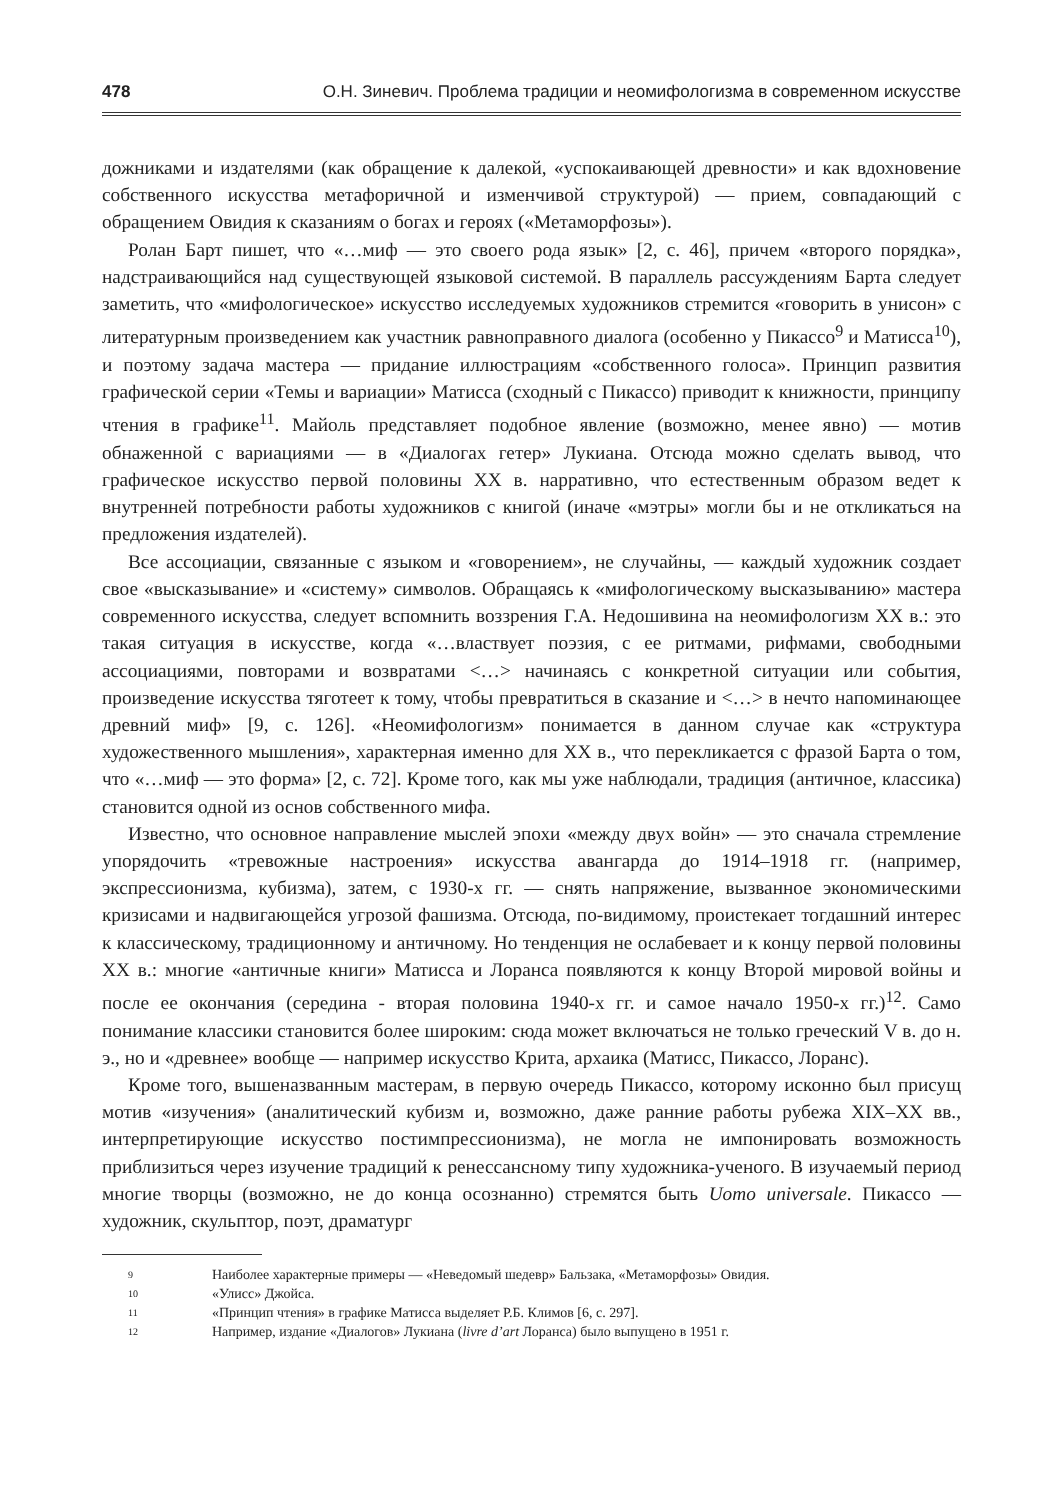478 О.Н. Зиневич. Проблема традиции и неомифологизма в современном искусстве
дожниками и издателями (как обращение к далекой, «успокаивающей древности» и как вдохновение собственного искусства метафоричной и изменчивой структурой) — прием, совпадающий с обращением Овидия к сказаниям о богах и героях («Метаморфозы»).
Ролан Барт пишет, что «…миф — это своего рода язык» [2, с. 46], причем «второго порядка», надстраивающийся над существующей языковой системой. В параллель рассуждениям Барта следует заметить, что «мифологическое» искусство исследуемых художников стремится «говорить в унисон» с литературным произведением как участник равноправного диалога (особенно у Пикассо<sup>9</sup> и Матисса<sup>10</sup>), и поэтому задача мастера — придание иллюстрациям «собственного голоса». Принцип развития графической серии «Темы и вариации» Матисса (сходный с Пикассо) приводит к книжности, принципу чтения в графике<sup>11</sup>. Майоль представляет подобное явление (возможно, менее явно) — мотив обнаженной с вариациями — в «Диалогах гетер» Лукиана. Отсюда можно сделать вывод, что графическое искусство первой половины XX в. нарративно, что естественным образом ведет к внутренней потребности работы художников с книгой (иначе «мэтры» могли бы и не откликаться на предложения издателей).
Все ассоциации, связанные с языком и «говорением», не случайны, — каждый художник создает свое «высказывание» и «систему» символов. Обращаясь к «мифологическому высказыванию» мастера современного искусства, следует вспомнить воззрения Г.А. Недошивина на неомифологизм XX в.: это такая ситуация в искусстве, когда «…властвует поэзия, с ее ритмами, рифмами, свободными ассоциациями, повторами и возвратами <…> начиная­сь с конкретной ситуации или события, произведение искусства тяготеет к тому, чтобы превратиться в сказание и <…> в нечто напоминающее древний миф» [9, с. 126]. «Неомифологизм» понимается в данном случае как «структура художественного мышления», характерная именно для XX в., что перекликается с фразой Барта о том, что «…миф — это форма» [2, с. 72]. Кроме того, как мы уже наблюдали, традиция (античное, классика) становится одной из основ собственного мифа.
Известно, что основное направление мыслей эпохи «между двух войн» — это сначала стремление упорядочить «тревожные настроения» искусства авангарда до 1914–1918 гг. (например, экспрессионизма, кубизма), затем, с 1930-х гг. — снять напряжение, вызванное экономическими кризисами и надвигающейся угрозой фашизма. Отсюда, по-видимому, проистекает тогдашний интерес к классическому, традиционному и античному. Но тенденция не ослабевает и к концу первой половины XX в.: многие «античные книги» Матисса и Лоранса появляются к концу Второй мировой войны и после ее окончания (середина - вторая половина 1940-х гг. и самое начало 1950-х гг.)<sup>12</sup>. Само понимание классики становится более широким: сюда может включаться не только греческий V в. до н. э., но и «древнее» вообще — например искусство Крита, архаика (Матисс, Пикассо, Лоранс).
Кроме того, вышеназванным мастерам, в первую очередь Пикассо, которому исконно был присущ мотив «изучения» (аналитический кубизм и, возможно, даже ранние работы рубежа XIX–XX вв., интерпретирующие искусство постимпрессионизма), не могла не импонировать возможность приблизиться через изучение традиций к ренессансному типу художника-ученого. В изучаемый период многие творцы (возможно, не до конца осознанно) стремятся быть Uomo universale. Пикассо — художник, скульптор, поэт, драматург
9 Наиболее характерные примеры — «Неведомый шедевр» Бальзака, «Метаморфозы» Овидия.
10 «Улисс» Джойса.
11 «Принцип чтения» в графике Матисса выделяет Р.Б. Климов [6, с. 297].
12 Например, издание «Диалогов» Лукиана (livre d’art Лоранса) было выпущено в 1951 г.